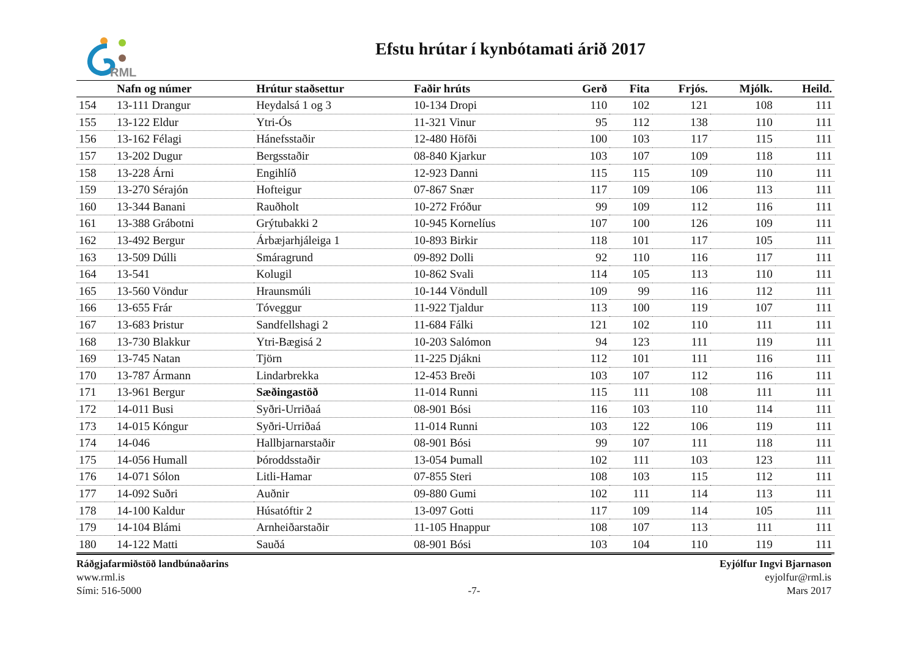RML
Efstu hrútar í kynbótamati árið 2017
| | Nafn og númer | Hrútur staðsettur | Faðir hrúts | Gerð | Fita | Frjós. | Mjólk. | Heild. |
| --- | --- | --- | --- | --- | --- | --- | --- | --- |
| 154 | 13-111 Drangur | Heydalsá 1 og 3 | 10-134 Dropi | 110 | 102 | 121 | 108 | 111 |
| 155 | 13-122 Eldur | Ytri-Ós | 11-321 Vinur | 95 | 112 | 138 | 110 | 111 |
| 156 | 13-162 Félagi | Hánefsstaðir | 12-480 Höfði | 100 | 103 | 117 | 115 | 111 |
| 157 | 13-202 Dugur | Bergsstaðir | 08-840 Kjarkur | 103 | 107 | 109 | 118 | 111 |
| 158 | 13-228 Árni | Engihlíð | 12-923 Danni | 115 | 115 | 109 | 110 | 111 |
| 159 | 13-270 Sérajón | Hofteigur | 07-867 Snær | 117 | 109 | 106 | 113 | 111 |
| 160 | 13-344 Banani | Rauðholt | 10-272 Fróður | 99 | 109 | 112 | 116 | 111 |
| 161 | 13-388 Grábotni | Grýtubakki 2 | 10-945 Kornelíus | 107 | 100 | 126 | 109 | 111 |
| 162 | 13-492 Bergur | Árbæjarhjáleiga 1 | 10-893 Birkir | 118 | 101 | 117 | 105 | 111 |
| 163 | 13-509 Dúlli | Smáragrund | 09-892 Dolli | 92 | 110 | 116 | 117 | 111 |
| 164 | 13-541 | Kolugil | 10-862 Svali | 114 | 105 | 113 | 110 | 111 |
| 165 | 13-560 Vöndur | Hraunsmúli | 10-144 Vöndull | 109 | 99 | 116 | 112 | 111 |
| 166 | 13-655 Frár | Tóveggur | 11-922 Tjaldur | 113 | 100 | 119 | 107 | 111 |
| 167 | 13-683 Þristur | Sandfellshagi 2 | 11-684 Fálki | 121 | 102 | 110 | 111 | 111 |
| 168 | 13-730 Blakkur | Ytri-Bægisá 2 | 10-203 Salómon | 94 | 123 | 111 | 119 | 111 |
| 169 | 13-745 Natan | Tjörn | 11-225 Djákni | 112 | 101 | 111 | 116 | 111 |
| 170 | 13-787 Ármann | Lindarbrekka | 12-453 Breði | 103 | 107 | 112 | 116 | 111 |
| 171 | 13-961 Bergur | Sæðingastöð | 11-014 Runni | 115 | 111 | 108 | 111 | 111 |
| 172 | 14-011 Busi | Syðri-Urriðaá | 08-901 Bósi | 116 | 103 | 110 | 114 | 111 |
| 173 | 14-015 Kóngur | Syðri-Urriðaá | 11-014 Runni | 103 | 122 | 106 | 119 | 111 |
| 174 | 14-046 | Hallbjarnarstaðir | 08-901 Bósi | 99 | 107 | 111 | 118 | 111 |
| 175 | 14-056 Humall | Þóroddsstaðir | 13-054 Þumall | 102 | 111 | 103 | 123 | 111 |
| 176 | 14-071 Sólon | Litli-Hamar | 07-855 Steri | 108 | 103 | 115 | 112 | 111 |
| 177 | 14-092 Suðri | Auðnir | 09-880 Gumi | 102 | 111 | 114 | 113 | 111 |
| 178 | 14-100 Kaldur | Húsatóftir 2 | 13-097 Gotti | 117 | 109 | 114 | 105 | 111 |
| 179 | 14-104 Blámi | Arnheiðarstaðir | 11-105 Hnappur | 108 | 107 | 113 | 111 | 111 |
| 180 | 14-122 Matti | Sauðá | 08-901 Bósi | 103 | 104 | 110 | 119 | 111 |
Ráðgjafarmiðstöð landbúnaðarins
www.rml.is
Sími: 516-5000
-7- Eyjólfur Ingvi Bjarnason
eyjolfur@rml.is
Mars 2017